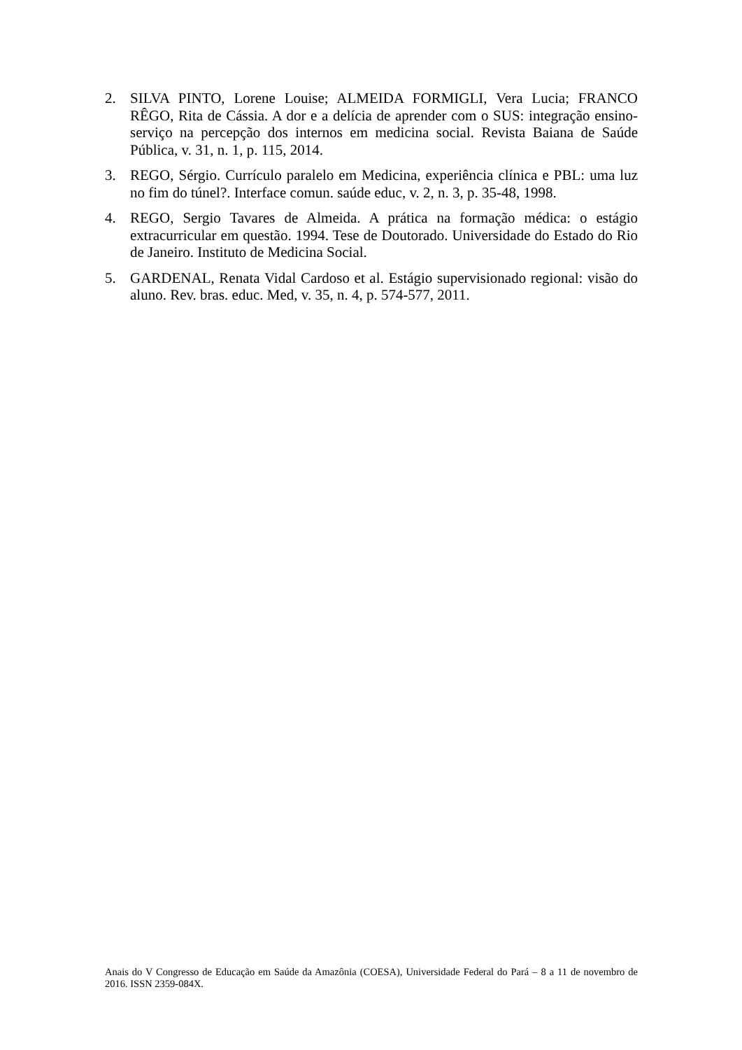2. SILVA PINTO, Lorene Louise; ALMEIDA FORMIGLI, Vera Lucia; FRANCO RÊGO, Rita de Cássia. A dor e a delícia de aprender com o SUS: integração ensino-serviço na percepção dos internos em medicina social. Revista Baiana de Saúde Pública, v. 31, n. 1, p. 115, 2014.
3. REGO, Sérgio. Currículo paralelo em Medicina, experiência clínica e PBL: uma luz no fim do túnel?. Interface comun. saúde educ, v. 2, n. 3, p. 35-48, 1998.
4. REGO, Sergio Tavares de Almeida. A prática na formação médica: o estágio extracurricular em questão. 1994. Tese de Doutorado. Universidade do Estado do Rio de Janeiro. Instituto de Medicina Social.
5. GARDENAL, Renata Vidal Cardoso et al. Estágio supervisionado regional: visão do aluno. Rev. bras. educ. Med, v. 35, n. 4, p. 574-577, 2011.
Anais do V Congresso de Educação em Saúde da Amazônia (COESA), Universidade Federal do Pará – 8 a 11 de novembro de 2016. ISSN 2359-084X.